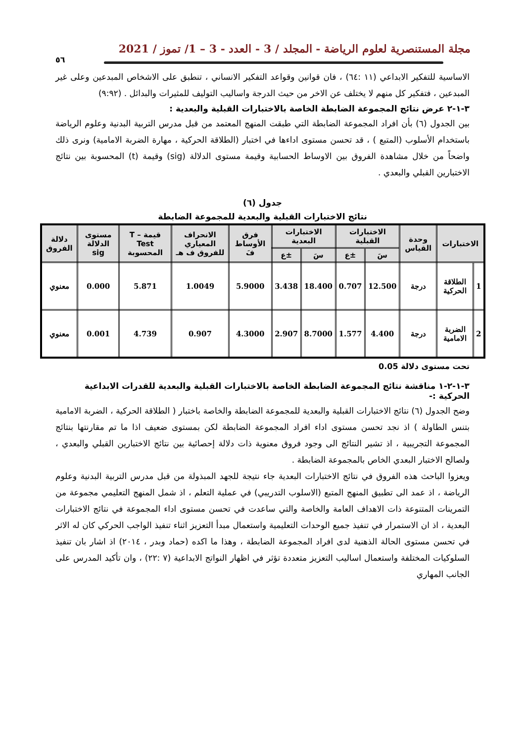مجلة المستنصرية لعلوم الرياضة - المجلد / 3 - العدد - 3 – 1/ تموز / 2021
٥٦
الاساسية للتفكير الابداعي (١١ :٦٤) ، فان قوانين وقواعد التفكير الانساني ، تنطبق على الاشخاص المبدعين وعلى غير المبدعين ، فتفكير كل منهم لا يختلف عن الاخر من حيث الدرجة واساليب التوليف للمثيرات والبدائل . (٩:٩٢)
٣-١-٢ عرض نتائج المجموعة الضابطة الخاصة بالاختبارات القبلية والبعدية :
بين الجدول (٦) بأن افراد المجموعة الضابطة التي طبقت المنهج المعتمد من قبل مدرس التربية البدنية وعلوم الرياضة باستخدام الأسلوب (المتبع ) ، قد تحسن مستوى اداءها في اختبار (الطلاقة الحركية ، مهارة الضربة الامامية) ونرى ذلك واضحاً من خلال مشاهدة الفروق بين الاوساط الحسابية وقيمة مستوى الدلالة (sig) وقيمة (t) المحسوبة بين نتائج الاختبارين القبلي والبعدي .
جدول (٦)
نتائج الاختبارات القبلية والبعدية للمجموعة الضابطة
| الاختبارات | | وحدة القياس | الاختبارات القبلية | | الاختبارات البعدية | | فرق الأوساط فَ | الانحراف المعياري للفروق ف هـ | قيمة T –Test المحسوبة | مستوى الدلالة sig | دلالة الفروق |
| --- | --- | --- | --- | --- | --- | --- | --- | --- | --- | --- | --- |
| | | | سَ | ±ع | سَ | ±ع | | | | | |
| 1 | الطلاقة الحركية | درجة | 12.500 | 0.707 | 18.400 | 3.438 | 5.9000 | 1.0049 | 5.871 | 0.000 | معنوي |
| 2 | الضربة الامامية | درجة | 4.400 | 1.577 | 8.7000 | 2.907 | 4.3000 | 0.907 | 4.739 | 0.001 | معنوي |
تحت مستوى دلالة 0.05
٣-١-٢-١ مناقشة نتائج المجموعة الضابطة الخاصة بالاختبارات القبلية والبعدية للقدرات الابداعية الحركية :-
وضح الجدول (٦) نتائج الاختبارات القبلية والبعدية للمجموعة الضابطة والخاصة باختبار ( الطلاقة الحركية ، الضربة الامامية بتنس الطاولة ) اذ نجد تحسن مستوى اداء افراد المجموعة الضابطة لكن بمستوى ضعيف اذا ما تم مقارنتها بنتائج المجموعة التجريبية ، اذ تشير النتائج الى وجود فروق معنوية ذات دلالة إحصائية بين نتائج الاختبارين القبلي والبعدي ، ولصالح الاختبار البعدي الخاص بالمجموعة الضابطة .
ويعزوا الباحث هذه الفروق في نتائج الاختبارات البعدية جاء نتيجة للجهد المبذولة من قبل مدرس التربية البدنية وعلوم الرياضة ، اذ عمد الى تطبيق المنهج المتبع (الاسلوب التدريبي) في عملية التعلم ، اذ شمل المنهج التعليمي مجموعة من التمرينات المتنوعة ذات الاهداف العامة والخاصة والتي ساعدت في تحسن مستوى اداء المجموعة في نتائج الاختبارات البعدية ، اذ ان الاستمرار في تنفيذ جميع الوحدات التعليمية واستعمال مبدأ التعزيز اثناء تنفيذ الواجب الحركي كان له الاثر في تحسن مستوى الحالة الذهنية لدى افراد المجموعة الضابطة ، وهذا ما اكده (حماد وبدر ، ٢٠١٤) اذ اشار بان تنفيذ السلوكيات المختلفة واستعمال اساليب التعزيز متعددة تؤثر في اظهار النواتج الابداعية (٧ :٢٢) ، وان تأكيد المدرس على الجانب المهاري